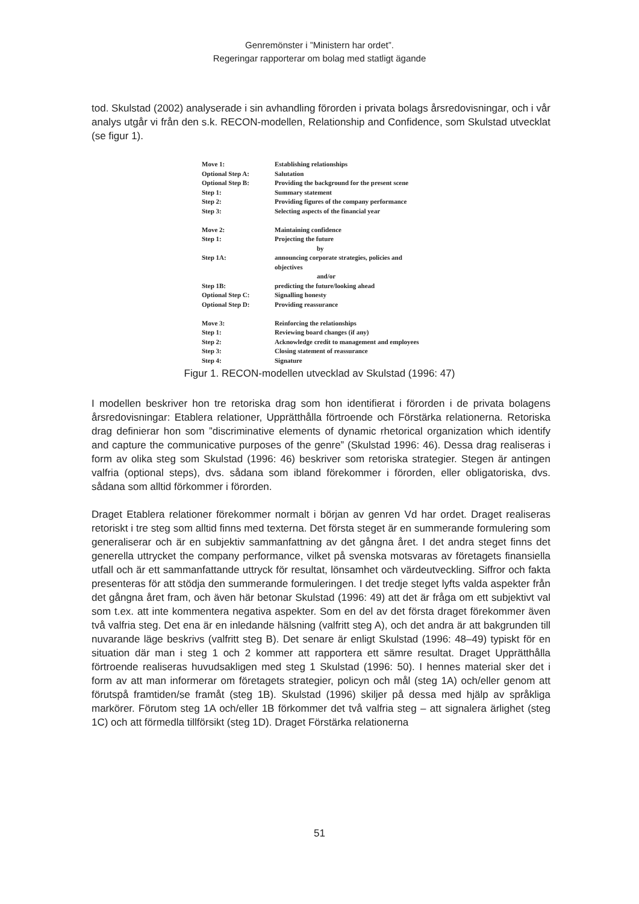Genremönster i ”Ministern har ordet”.
Regeringar rapporterar om bolag med statligt ägande
tod. Skulstad (2002) analyserade i sin avhandling förorden i privata bolags årsredovisningar, och i vår analys utgår vi från den s.k. RECON-modellen, Relationship and Confidence, som Skulstad utvecklat (se figur 1).
| Move 1: | Establishing relationships |
| Optional Step A: | Salutation |
| Optional Step B: | Providing the background for the present scene |
| Step 1: | Summary statement |
| Step 2: | Providing figures of the company performance |
| Step 3: | Selecting aspects of the financial year |
| Move 2: | Maintaining confidence |
| Step 1: | Projecting the future |
| | by |
| Step 1A: | announcing corporate strategies, policies and objectives |
| | and/or |
| Step 1B: | predicting the future/looking ahead |
| Optional Step C: | Signalling honesty |
| Optional Step D: | Providing reassurance |
| Move 3: | Reinforcing the relationships |
| Step 1: | Reviewing board changes (if any) |
| Step 2: | Acknowledge credit to management and employees |
| Step 3: | Closing statement of reassurance |
| Step 4: | Signature |
Figur 1. RECON-modellen utvecklad av Skulstad (1996: 47)
I modellen beskriver hon tre retoriska drag som hon identifierat i förorden i de privata bolagens årsredovisningar: Etablera relationer, Upprätthålla förtroende och Förstärka relationerna. Retoriska drag definierar hon som ”discriminative elements of dynamic rhetorical organization which identify and capture the communicative purposes of the genre” (Skulstad 1996: 46). Dessa drag realiseras i form av olika steg som Skulstad (1996: 46) beskriver som retoriska strategier. Stegen är antingen valfria (optional steps), dvs. sådana som ibland förekommer i förorden, eller obligatoriska, dvs. sådana som alltid förkommer i förorden.
Draget Etablera relationer förekommer normalt i början av genren Vd har ordet. Draget realiseras retoriskt i tre steg som alltid finns med texterna. Det första steget är en summerande formulering som generaliserar och är en subjektiv sammanfattning av det gångna året. I det andra steget finns det generella uttrycket the company performance, vilket på svenska motsvaras av företagets finansiella utfall och är ett sammanfattande uttryck för resultat, lönsamhet och värdeutveckling. Siffror och fakta presenteras för att stödja den summerande formuleringen. I det tredje steget lyfts valda aspekter från det gångna året fram, och även här betonar Skulstad (1996: 49) att det är fråga om ett subjektivt val som t.ex. att inte kommentera negativa aspekter. Som en del av det första draget förekommer även två valfria steg. Det ena är en inledande hälsning (valfritt steg A), och det andra är att bakgrunden till nuvarande läge beskrivs (valfritt steg B). Det senare är enligt Skulstad (1996: 48–49) typiskt för en situation där man i steg 1 och 2 kommer att rapportera ett sämre resultat. Draget Upprätthålla förtroende realiseras huvudsakligen med steg 1 Skulstad (1996: 50). I hennes material sker det i form av att man informerar om företagets strategier, policyn och mål (steg 1A) och/eller genom att förutspå framtiden/se framåt (steg 1B). Skulstad (1996) skiljer på dessa med hjälp av språkliga markörer. Förutom steg 1A och/eller 1B förkommer det två valfria steg – att signalera ärlighet (steg 1C) och att förmedla tillförsikt (steg 1D). Draget Förstärka relationerna
51